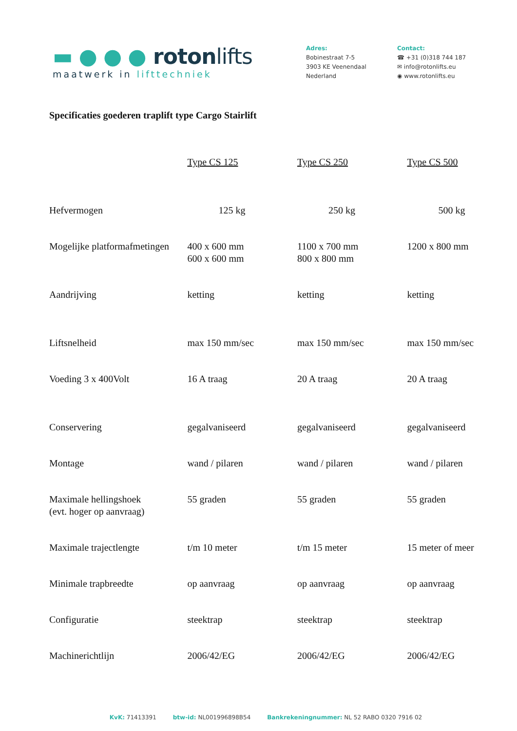▬ ● ● ● rotonlifts
maatwerk in lifttechniek
Adres:
Bobinestraat 7-5
3903 KE Veenendaal
Nederland
Contact:
☎ +31 (0)318 744 187
✉ info@rotonlifts.eu
◉ www.rotonlifts.eu
Specificaties goederen traplift type Cargo Stairlift
| | Type CS 125 | Type CS 250 | Type CS 500 |
| Hefvermogen | 125 kg | 250 kg | 500 kg |
| Mogelijke platformafmetingen | 400 x 600 mm 600 x 600 mm | 1100 x 700 mm 800 x 800 mm | 1200 x 800 mm |
| Aandrijving | ketting | ketting | ketting |
| Liftsnelheid | max 150 mm/sec | max 150 mm/sec | max 150 mm/sec |
| Voeding 3 x 400Volt | 16 A traag | 20 A traag | 20 A traag |
| Conservering | gegalvaniseerd | gegalvaniseerd | gegalvaniseerd |
| Montage | wand / pilaren | wand / pilaren | wand / pilaren |
| Maximale hellingshoek (evt. hoger op aanvraag) | 55 graden | 55 graden | 55 graden |
| Maximale trajectlengte | t/m 10 meter | t/m 15 meter | 15 meter of meer |
| Minimale trapbreedte | op aanvraag | op aanvraag | op aanvraag |
| Configuratie | steektrap | steektrap | steektrap |
| Machinerichtlijn | 2006/42/EG | 2006/42/EG | 2006/42/EG |
KvK: 71413391 btw-id: NL001996898B54 Bankrekeningnummer: NL 52 RABO 0320 7916 02